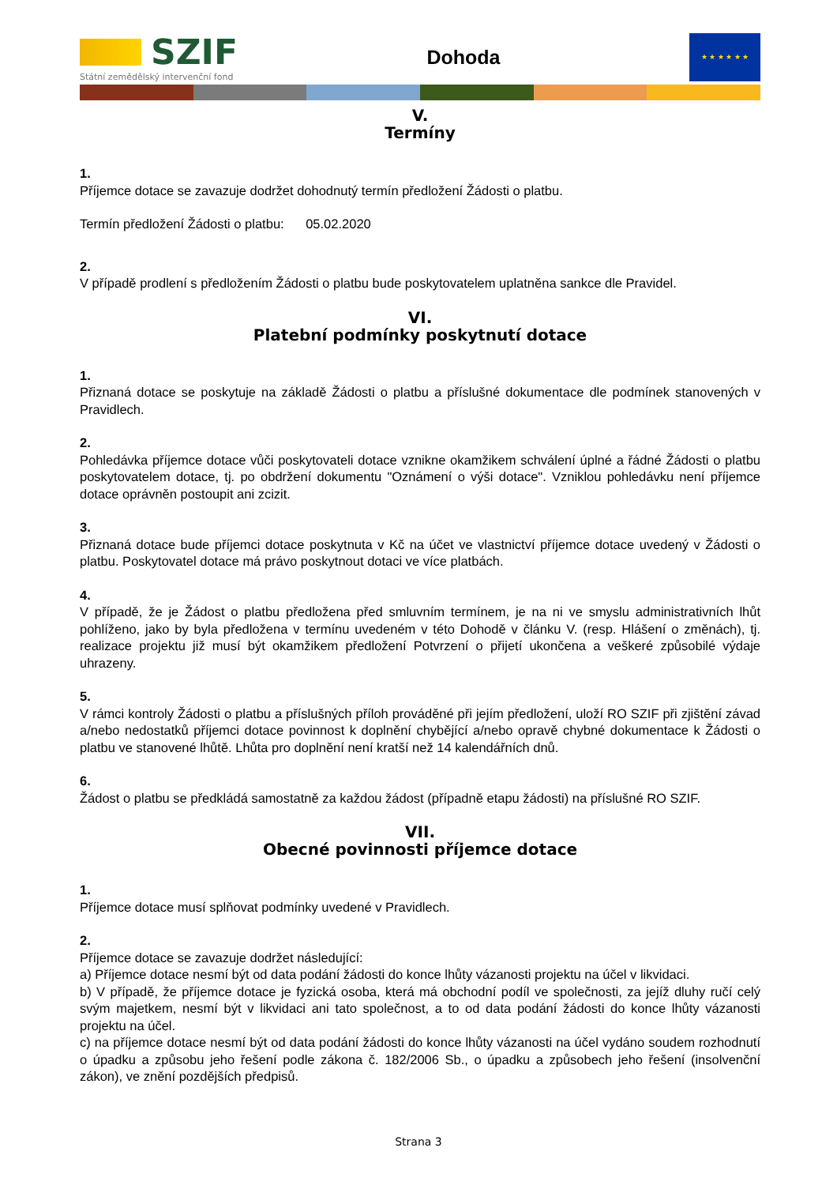SZIF
Státní zemědělský intervenční fond
Dohoda
★ ★ ★ ★ ★ ★
V.
Termíny
1.
Příjemce dotace se zavazuje dodržet dohodnutý termín předložení Žádosti o platbu.
Termín předložení Žádosti o platbu: 05.02.2020
2.
V případě prodlení s předložením Žádosti o platbu bude poskytovatelem uplatněna sankce dle Pravidel.
VI.
Platební podmínky poskytnutí dotace
1.
Přiznaná dotace se poskytuje na základě Žádosti o platbu a příslušné dokumentace dle podmínek stanovených v Pravidlech.
2.
Pohledávka příjemce dotace vůči poskytovateli dotace vznikne okamžikem schválení úplné a řádné Žádosti o platbu poskytovatelem dotace, tj. po obdržení dokumentu "Oznámení o výši dotace". Vzniklou pohledávku není příjemce dotace oprávněn postoupit ani zcizit.
3.
Přiznaná dotace bude příjemci dotace poskytnuta v Kč na účet ve vlastnictví příjemce dotace uvedený v Žádosti o platbu. Poskytovatel dotace má právo poskytnout dotaci ve více platbách.
4.
V případě, že je Žádost o platbu předložena před smluvním termínem, je na ni ve smyslu administrativních lhůt pohlíženo, jako by byla předložena v termínu uvedeném v této Dohodě v článku V. (resp. Hlášení o změnách), tj. realizace projektu již musí být okamžikem předložení Potvrzení o přijetí ukončena a veškeré způsobilé výdaje uhrazeny.
5.
V rámci kontroly Žádosti o platbu a příslušných příloh prováděné při jejím předložení, uloží RO SZIF při zjištění závad a/nebo nedostatků příjemci dotace povinnost k doplnění chybějící a/nebo opravě chybné dokumentace k Žádosti o platbu ve stanovené lhůtě. Lhůta pro doplnění není kratší než 14 kalendářních dnů.
6.
Žádost o platbu se předkládá samostatně za každou žádost (případně etapu žádosti) na příslušné RO SZIF.
VII.
Obecné povinnosti příjemce dotace
1.
Příjemce dotace musí splňovat podmínky uvedené v Pravidlech.
2.
Příjemce dotace se zavazuje dodržet následující:
a) Příjemce dotace nesmí být od data podání žádosti do konce lhůty vázanosti projektu na účel v likvidaci.
b) V případě, že příjemce dotace je fyzická osoba, která má obchodní podíl ve společnosti, za jejíž dluhy ručí celý svým majetkem, nesmí být v likvidaci ani tato společnost, a to od data podání žádosti do konce lhůty vázanosti projektu na účel.
c) na příjemce dotace nesmí být od data podání žádosti do konce lhůty vázanosti na účel vydáno soudem rozhodnutí o úpadku a způsobu jeho řešení podle zákona č. 182/2006 Sb., o úpadku a způsobech jeho řešení (insolvenční zákon), ve znění pozdějších předpisů.
Strana 3